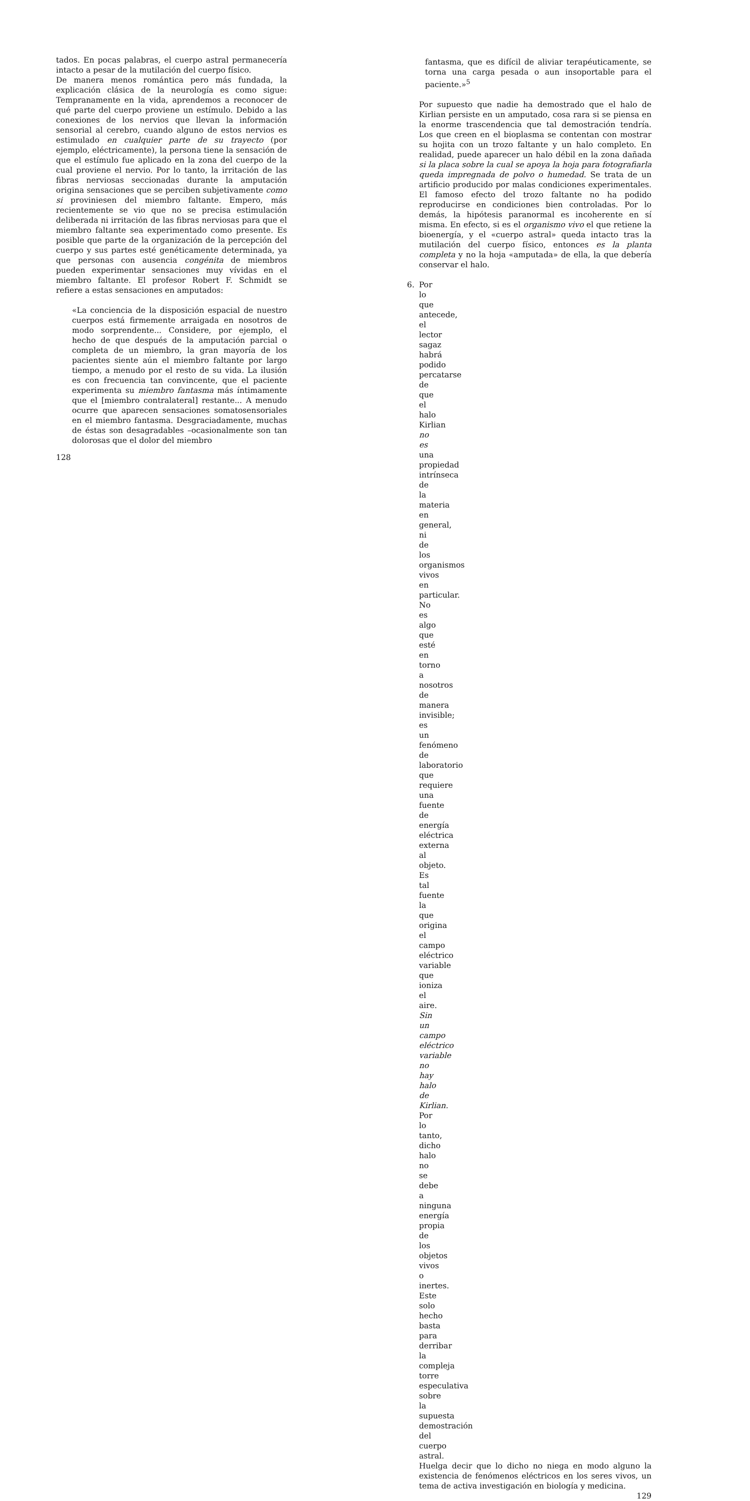tados. En pocas palabras, el cuerpo astral permanecería intacto a pesar de la mutilación del cuerpo físico.
De manera menos romántica pero más fundada, la explicación clásica de la neurología es como sigue: Tempranamente en la vida, aprendemos a reconocer de qué parte del cuerpo proviene un estímulo. Debido a las conexiones de los nervios que llevan la información sensorial al cerebro, cuando alguno de estos nervios es estimulado en cualquier parte de su trayecto (por ejemplo, eléctricamente), la persona tiene la sensación de que el estímulo fue aplicado en la zona del cuerpo de la cual proviene el nervio. Por lo tanto, la irritación de las fibras nerviosas seccionadas durante la amputación origina sensaciones que se perciben subjetivamente como si proviniesen del miembro faltante. Empero, más recientemente se vio que no se precisa estimulación deliberada ni irritación de las fibras nerviosas para que el miembro faltante sea experimentado como presente. Es posible que parte de la organización de la percepción del cuerpo y sus partes esté genéticamente determinada, ya que personas con ausencia congénita de miembros pueden experimentar sensaciones muy vívidas en el miembro faltante. El profesor Robert F. Schmidt se refiere a estas sensaciones en amputados:
«La conciencia de la disposición espacial de nuestro cuerpos está firmemente arraigada en nosotros de modo sorprendente... Considere, por ejemplo, el hecho de que después de la amputación parcial o completa de un miembro, la gran mayoría de los pacientes siente aún el miembro faltante por largo tiempo, a menudo por el resto de su vida. La ilusión es con frecuencia tan convincente, que el paciente experimenta su miembro fantasma más íntimamente que el [miembro contralateral] restante... A menudo ocurre que aparecen sensaciones somatosensoriales en el miembro fantasma. Desgraciadamente, muchas de éstas son desagradables –ocasionalmente son tan dolorosas que el dolor del miembro
128
fantasma, que es difícil de aliviar terapéuticamente, se torna una carga pesada o aun insoportable para el paciente.»<sup>5</sup>
Por supuesto que nadie ha demostrado que el halo de Kirlian persiste en un amputado, cosa rara si se piensa en la enorme trascendencia que tal demostración tendría. Los que creen en el bioplasma se contentan con mostrar su hojita con un trozo faltante y un halo completo. En realidad, puede aparecer un halo débil en la zona dañada si la placa sobre la cual se apoya la hoja para fotografiarla queda impregnada de polvo o humedad. Se trata de un artificio producido por malas condiciones experimentales. El famoso efecto del trozo faltante no ha podido reproducirse en condiciones bien controladas. Por lo demás, la hipótesis paranormal es incoherente en sí misma. En efecto, si es el organismo vivo el que retiene la bioenergía, y el «cuerpo astral» queda intacto tras la mutilación del cuerpo físico, entonces es la planta completa y no la hoja «amputada» de ella, la que debería conservar el halo.
6. Por lo que antecede, el lector sagaz habrá podido percatarse de que el halo Kirlian no es una propiedad intrínseca de la materia en general, ni de los organismos vivos en particular. No es algo que esté en torno a nosotros de manera invisible; es un fenómeno de laboratorio que requiere una fuente de energía eléctrica externa al objeto. Es tal fuente la que origina el campo eléctrico variable que ioniza el aire. Sin un campo eléctrico variable no hay halo de Kirlian. Por lo tanto, dicho halo no se debe a ninguna energía propia de los objetos vivos o inertes. Este solo hecho basta para derribar la compleja torre especulativa sobre la supuesta demostración del cuerpo astral.
Huelga decir que lo dicho no niega en modo alguno la existencia de fenómenos eléctricos en los seres vivos, un tema de activa investigación en biología y medicina.
129